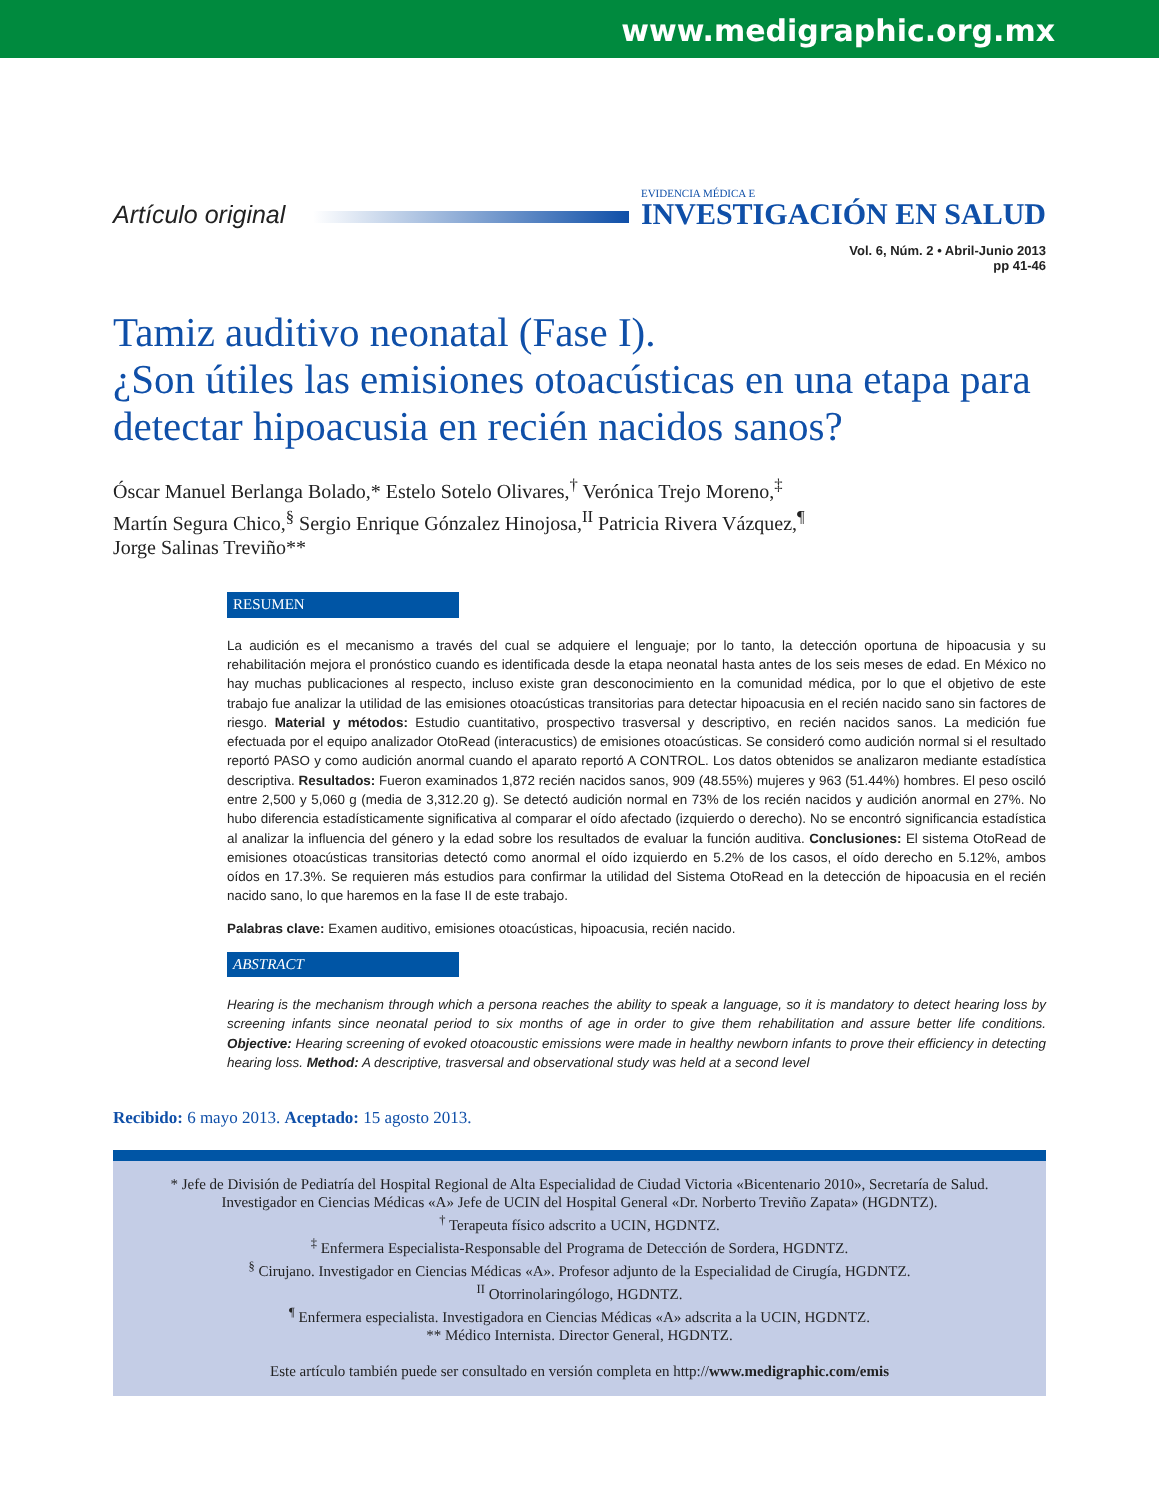www.medigraphic.org.mx
Artículo original
EVIDENCIA MÉDICA E
INVESTIGACIÓN EN SALUD
Vol. 6, Núm. 2 • Abril-Junio 2013
pp 41-46
Tamiz auditivo neonatal (Fase I).
¿Son útiles las emisiones otoacústicas en una etapa para detectar hipoacusia en recién nacidos sanos?
Óscar Manuel Berlanga Bolado,* Estelo Sotelo Olivares,<sup>†</sup> Verónica Trejo Moreno,<sup>‡</sup>
Martín Segura Chico,<sup>§</sup> Sergio Enrique Gónzalez Hinojosa,<sup>II</sup> Patricia Rivera Vázquez,<sup>¶</sup>
Jorge Salinas Treviño**
RESUMEN
La audición es el mecanismo a través del cual se adquiere el lenguaje; por lo tanto, la detección oportuna de hipoacusia y su rehabilitación mejora el pronóstico cuando es identificada desde la etapa neonatal hasta antes de los seis meses de edad. En México no hay muchas publicaciones al respecto, incluso existe gran desconocimiento en la comunidad médica, por lo que el objetivo de este trabajo fue analizar la utilidad de las emisiones otoacústicas transitorias para detectar hipoacusia en el recién nacido sano sin factores de riesgo. Material y métodos: Estudio cuantitativo, prospectivo trasversal y descriptivo, en recién nacidos sanos. La medición fue efectuada por el equipo analizador OtoRead (interacustics) de emisiones otoacústicas. Se consideró como audición normal si el resultado reportó PASO y como audición anormal cuando el aparato reportó A CONTROL. Los datos obtenidos se analizaron mediante estadística descriptiva. Resultados: Fueron examinados 1,872 recién nacidos sanos, 909 (48.55%) mujeres y 963 (51.44%) hombres. El peso osciló entre 2,500 y 5,060 g (media de 3,312.20 g). Se detectó audición normal en 73% de los recién nacidos y audición anormal en 27%. No hubo diferencia estadísticamente significativa al comparar el oído afectado (izquierdo o derecho). No se encontró significancia estadística al analizar la influencia del género y la edad sobre los resultados de evaluar la función auditiva. Conclusiones: El sistema OtoRead de emisiones otoacústicas transitorias detectó como anormal el oído izquierdo en 5.2% de los casos, el oído derecho en 5.12%, ambos oídos en 17.3%. Se requieren más estudios para confirmar la utilidad del Sistema OtoRead en la detección de hipoacusia en el recién nacido sano, lo que haremos en la fase II de este trabajo.
Palabras clave: Examen auditivo, emisiones otoacústicas, hipoacusia, recién nacido.
ABSTRACT
Hearing is the mechanism through which a persona reaches the ability to speak a language, so it is mandatory to detect hearing loss by screening infants since neonatal period to six months of age in order to give them rehabilitation and assure better life conditions. Objective: Hearing screening of evoked otoacoustic emissions were made in healthy newborn infants to prove their efficiency in detecting hearing loss. Method: A descriptive, trasversal and observational study was held at a second level
Recibido: 6 mayo 2013. Aceptado: 15 agosto 2013.
* Jefe de División de Pediatría del Hospital Regional de Alta Especialidad de Ciudad Victoria «Bicentenario 2010», Secretaría de Salud.
Investigador en Ciencias Médicas «A» Jefe de UCIN del Hospital General «Dr. Norberto Treviño Zapata» (HGDNTZ).
<sup>†</sup> Terapeuta físico adscrito a UCIN, HGDNTZ.
<sup>‡</sup> Enfermera Especialista-Responsable del Programa de Detección de Sordera, HGDNTZ.
<sup>§</sup> Cirujano. Investigador en Ciencias Médicas «A». Profesor adjunto de la Especialidad de Cirugía, HGDNTZ.
<sup>II</sup> Otorrinolaringólogo, HGDNTZ.
<sup>¶</sup> Enfermera especialista. Investigadora en Ciencias Médicas «A» adscrita a la UCIN, HGDNTZ.
** Médico Internista. Director General, HGDNTZ.
Este artículo también puede ser consultado en versión completa en http://www.medigraphic.com/emis